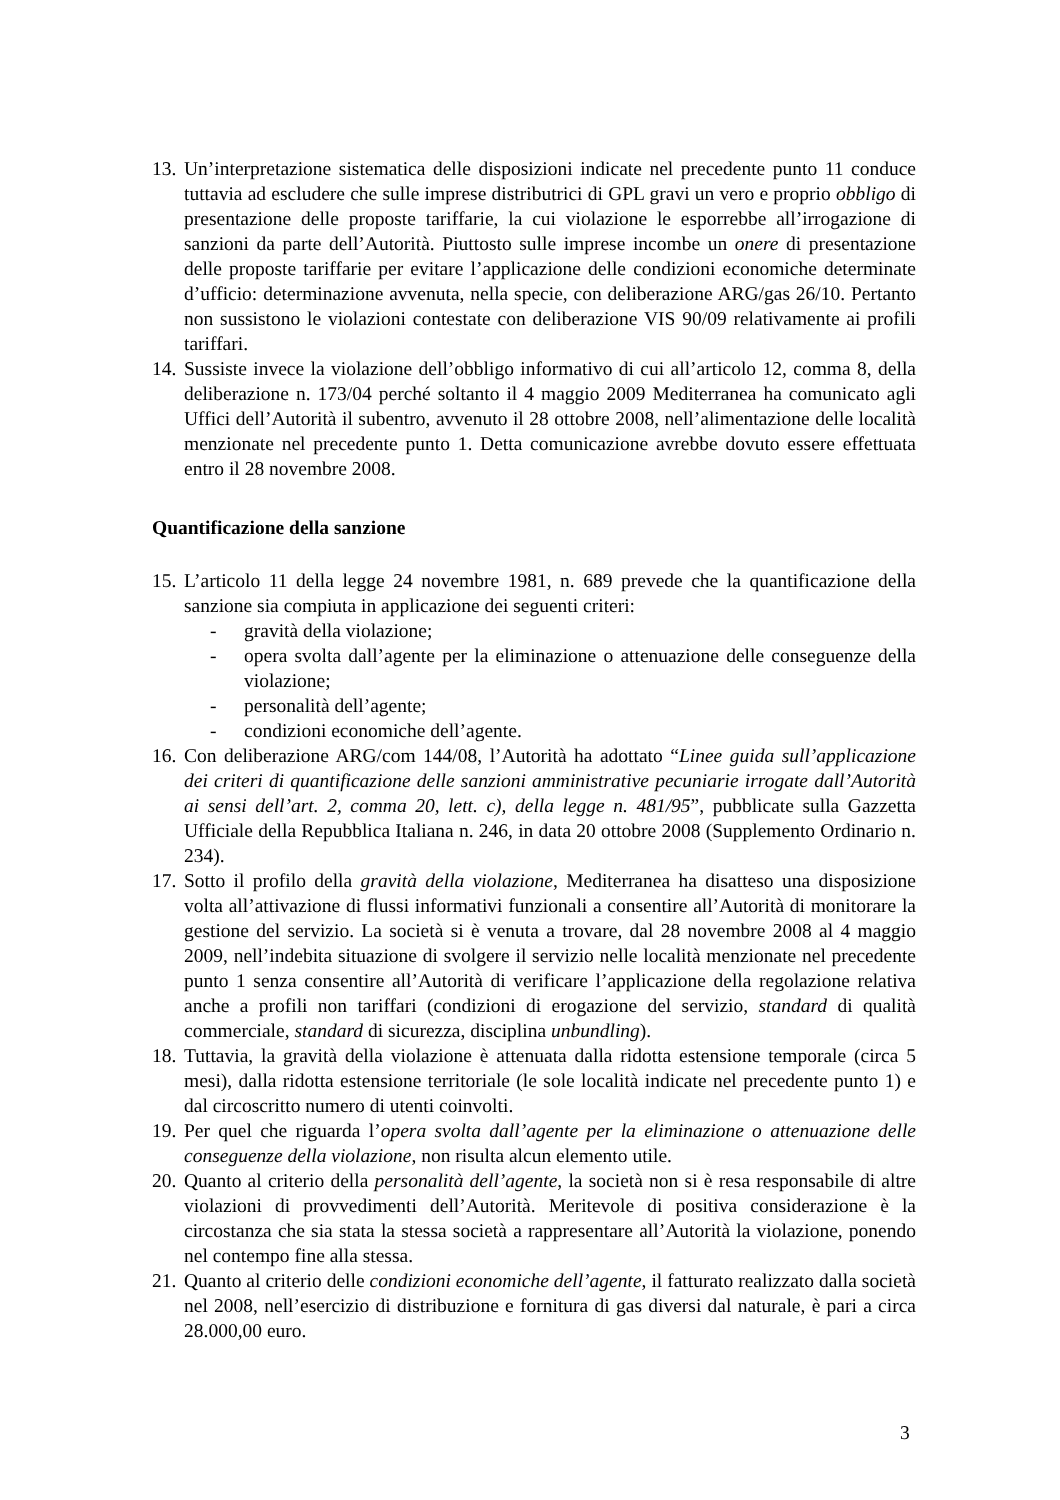13. Un’interpretazione sistematica delle disposizioni indicate nel precedente punto 11 conduce tuttavia ad escludere che sulle imprese distributrici di GPL gravi un vero e proprio obbligo di presentazione delle proposte tariffarie, la cui violazione le esporrebbe all’irrogazione di sanzioni da parte dell’Autorità. Piuttosto sulle imprese incombe un onere di presentazione delle proposte tariffarie per evitare l’applicazione delle condizioni economiche determinate d’ufficio: determinazione avvenuta, nella specie, con deliberazione ARG/gas 26/10. Pertanto non sussistono le violazioni contestate con deliberazione VIS 90/09 relativamente ai profili tariffari.
14. Sussiste invece la violazione dell’obbligo informativo di cui all’articolo 12, comma 8, della deliberazione n. 173/04 perché soltanto il 4 maggio 2009 Mediterranea ha comunicato agli Uffici dell’Autorità il subentro, avvenuto il 28 ottobre 2008, nell’alimentazione delle località menzionate nel precedente punto 1. Detta comunicazione avrebbe dovuto essere effettuata entro il 28 novembre 2008.
Quantificazione della sanzione
15. L’articolo 11 della legge 24 novembre 1981, n. 689 prevede che la quantificazione della sanzione sia compiuta in applicazione dei seguenti criteri:
- gravità della violazione;
- opera svolta dall’agente per la eliminazione o attenuazione delle conseguenze della violazione;
- personalità dell’agente;
- condizioni economiche dell’agente.
16. Con deliberazione ARG/com 144/08, l’Autorità ha adottato “Linee guida sull’applicazione dei criteri di quantificazione delle sanzioni amministrative pecuniarie irrogate dall’Autorità ai sensi dell’art. 2, comma 20, lett. c), della legge n. 481/95”, pubblicate sulla Gazzetta Ufficiale della Repubblica Italiana n. 246, in data 20 ottobre 2008 (Supplemento Ordinario n. 234).
17. Sotto il profilo della gravità della violazione, Mediterranea ha disatteso una disposizione volta all’attivazione di flussi informativi funzionali a consentire all’Autorità di monitorare la gestione del servizio. La società si è venuta a trovare, dal 28 novembre 2008 al 4 maggio 2009, nell’indebita situazione di svolgere il servizio nelle località menzionate nel precedente punto 1 senza consentire all’Autorità di verificare l’applicazione della regolazione relativa anche a profili non tariffari (condizioni di erogazione del servizio, standard di qualità commerciale, standard di sicurezza, disciplina unbundling).
18. Tuttavia, la gravità della violazione è attenuata dalla ridotta estensione temporale (circa 5 mesi), dalla ridotta estensione territoriale (le sole località indicate nel precedente punto 1) e dal circoscritto numero di utenti coinvolti.
19. Per quel che riguarda l’opera svolta dall’agente per la eliminazione o attenuazione delle conseguenze della violazione, non risulta alcun elemento utile.
20. Quanto al criterio della personalità dell’agente, la società non si è resa responsabile di altre violazioni di provvedimenti dell’Autorità. Meritevole di positiva considerazione è la circostanza che sia stata la stessa società a rappresentare all’Autorità la violazione, ponendo nel contempo fine alla stessa.
21. Quanto al criterio delle condizioni economiche dell’agente, il fatturato realizzato dalla società nel 2008, nell’esercizio di distribuzione e fornitura di gas diversi dal naturale, è pari a circa 28.000,00 euro.
3